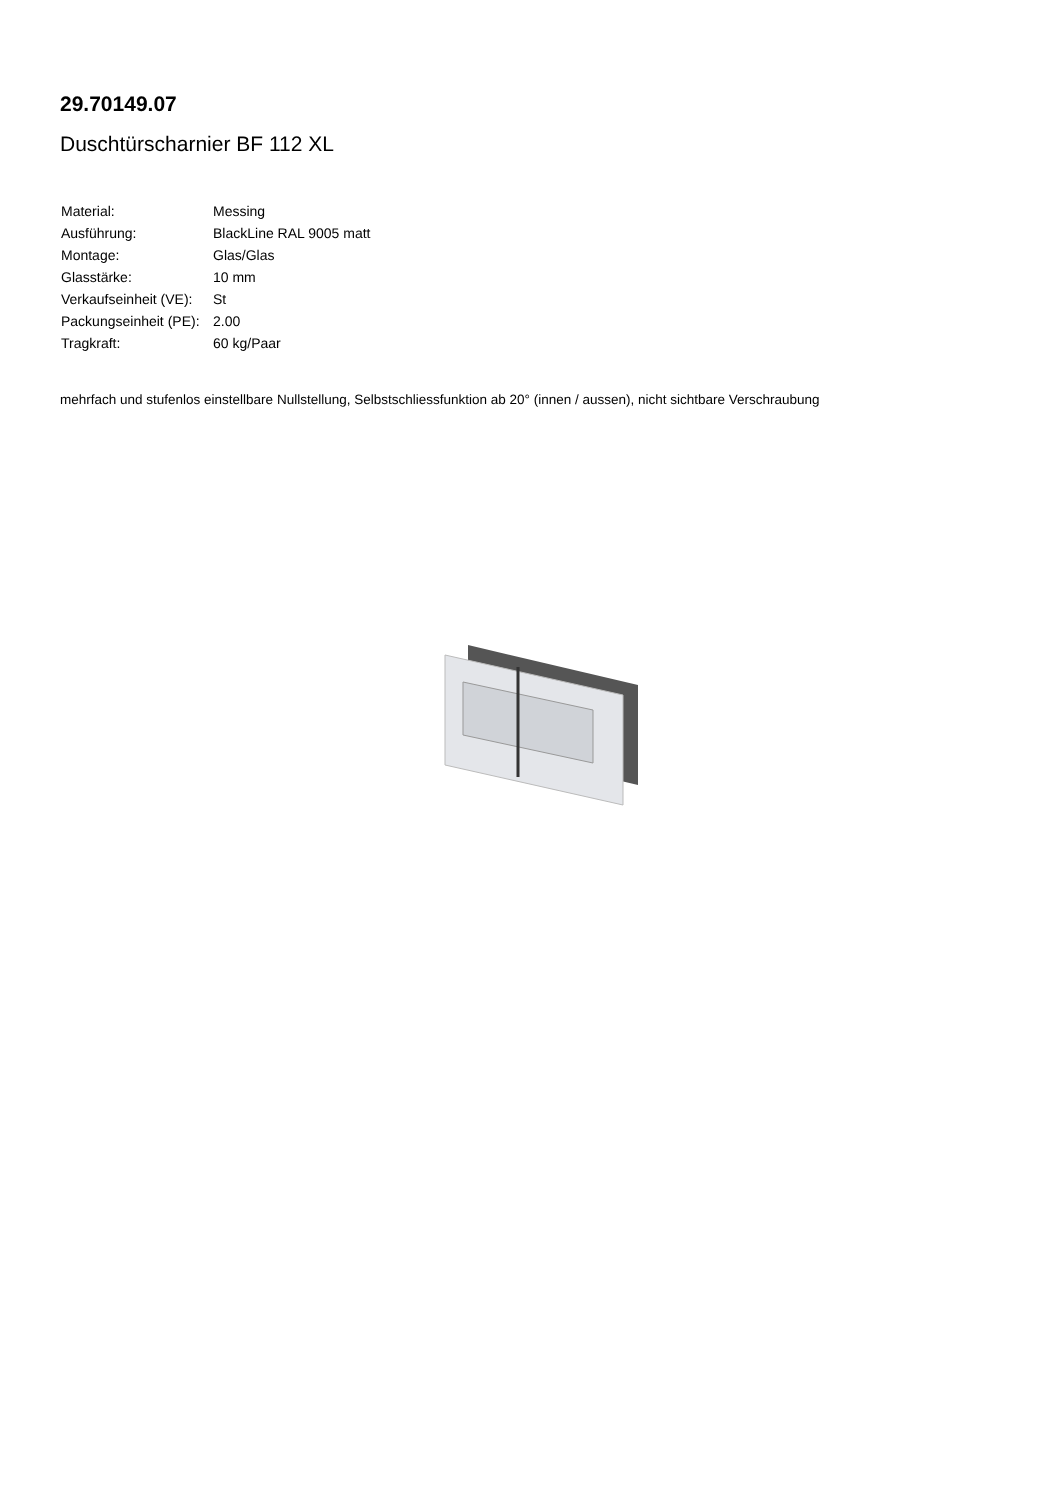29.70149.07
Duschtürscharnier BF 112 XL
| Material: | Messing |
| Ausführung: | BlackLine RAL 9005 matt |
| Montage: | Glas/Glas |
| Glasstärke: | 10 mm |
| Verkaufseinheit (VE): | St |
| Packungseinheit (PE): | 2.00 |
| Tragkraft: | 60 kg/Paar |
mehrfach und stufenlos einstellbare Nullstellung, Selbstschliessfunktion ab 20° (innen / aussen), nicht sichtbare Verschraubung